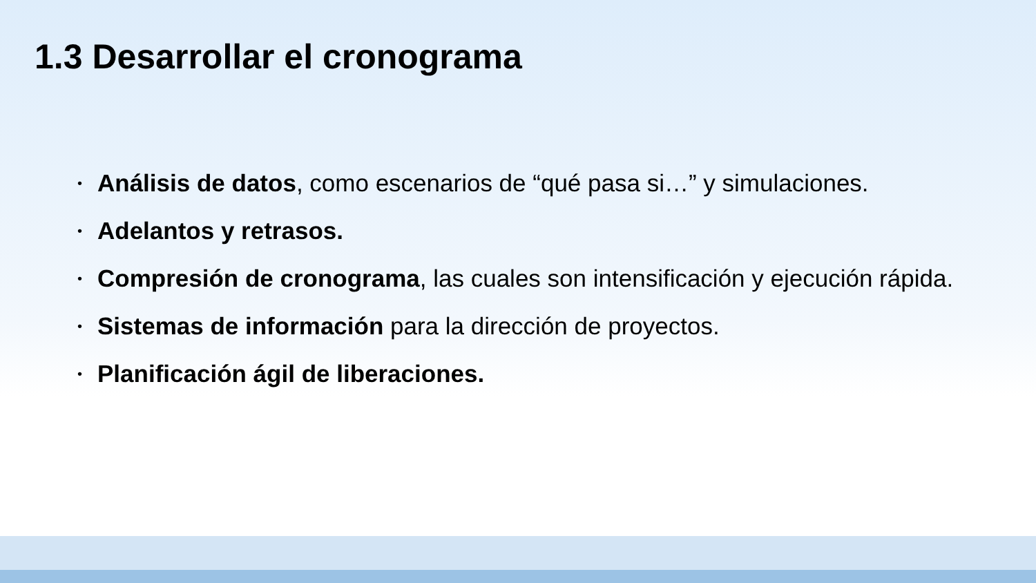1.3 Desarrollar el cronograma
• Análisis de datos, como escenarios de “qué pasa si…” y simulaciones.
• Adelantos y retrasos.
• Compresión de cronograma, las cuales son intensificación y ejecución rápida.
• Sistemas de información para la dirección de proyectos.
• Planificación ágil de liberaciones.